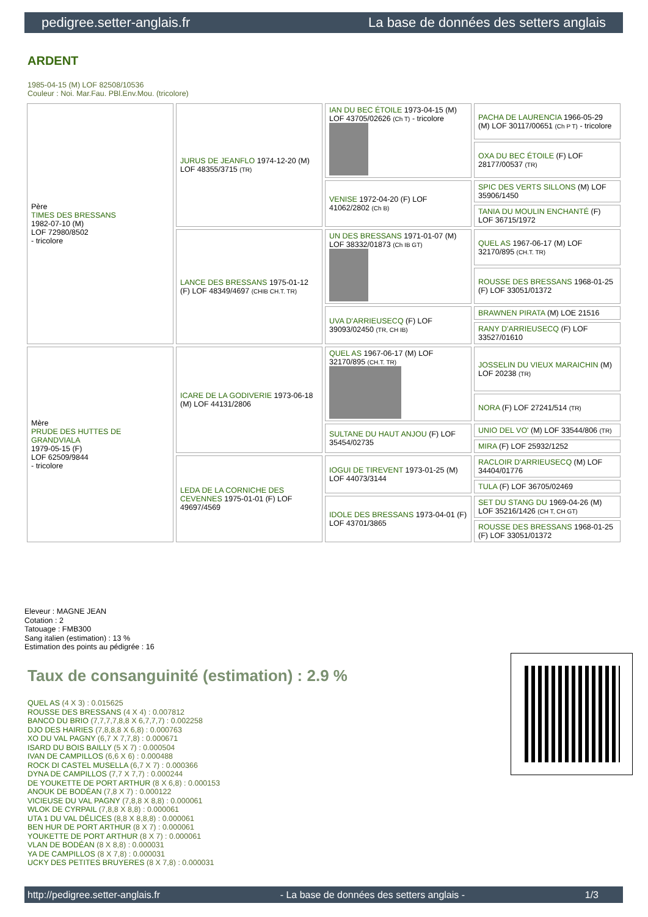pedigree.setter-anglais.fr La base de données des setters anglais
ARDENT
1985-04-15 (M) LOF 82508/10536
Couleur : Noi. Mar.Fau. PBl.Env.Mou. (tricolore)
| Père TIMES DES BRESSANS 1982-07-10 (M) LOF 72980/8502 - tricolore | JURUS DE JEANFLO 1974-12-20 (M) LOF 48355/3715 (TR) | IAN DU BEC ÉTOILE 1973-04-15 (M) LOF 43705/02626 (Ch T) - tricolore | PACHA DE LAURENCIA 1966-05-29 (M) LOF 30117/00651 (Ch P T) - tricolore |
| | | | OXA DU BEC ÉTOILE (F) LOF 28177/00537 (TR) |
| | | VENISE 1972-04-20 (F) LOF 41062/2802 (Ch B) | SPIC DES VERTS SILLONS (M) LOF 35906/1450 |
| | | | TANIA DU MOULIN ENCHANTÉ (F) LOF 36715/1972 |
| | LANCE DES BRESSANS 1975-01-12 (F) LOF 48349/4697 (CHIB CH.T. TR) | UN DES BRESSANS 1971-01-07 (M) LOF 38332/01873 (Ch IB GT) | QUEL AS 1967-06-17 (M) LOF 32170/895 (CH.T. TR) |
| | | | ROUSSE DES BRESSANS 1968-01-25 (F) LOF 33051/01372 |
| | | UVA D'ARRIEUSECQ (F) LOF 39093/02450 (TR, CH IB) | BRAWNEN PIRATA (M) LOE 21516 |
| | | | RANY D'ARRIEUSECQ (F) LOF 33527/01610 |
| Mère PRUDE DES HUTTES DE GRANDVIALA 1979-05-15 (F) LOF 62509/9844 - tricolore | ICARE DE LA GODIVERIE 1973-06-18 (M) LOF 44131/2806 | QUEL AS 1967-06-17 (M) LOF 32170/895 (CH.T. TR) | JOSSELIN DU VIEUX MARAICHIN (M) LOF 20238 (TR) |
| | | | NORA (F) LOF 27241/514 (TR) |
| | | SULTANE DU HAUT ANJOU (F) LOF 35454/02735 | UNIO DEL VO' (M) LOF 33544/806 (TR) |
| | | | MIRA (F) LOF 25932/1252 |
| | LEDA DE LA CORNICHE DES CEVENNES 1975-01-01 (F) LOF 49697/4569 | IOGUI DE TIREVENT 1973-01-25 (M) LOF 44073/3144 | RACLOIR D'ARRIEUSECQ (M) LOF 34404/01776 |
| | | | TULA (F) LOF 36705/02469 |
| | | IDOLE DES BRESSANS 1973-04-01 (F) LOF 43701/3865 | SET DU STANG DU 1969-04-26 (M) LOF 35216/1426 (CH T, CH GT) |
| | | | ROUSSE DES BRESSANS 1968-01-25 (F) LOF 33051/01372 |
Eleveur : MAGNE JEAN
Cotation : 2
Tatouage : FMB300
Sang italien (estimation) : 13 %
Estimation des points au pédigrée : 16
Taux de consanguinité (estimation) : 2.9 %
QUEL AS (4 X 3) : 0.015625
ROUSSE DES BRESSANS (4 X 4) : 0.007812
BANCO DU BRIO (7,7,7,7,8,8 X 6,7,7,7) : 0.002258
DJO DES HAIRIES (7,8,8,8 X 6,8) : 0.000763
XO DU VAL PAGNY (6,7 X 7,7,8) : 0.000671
ISARD DU BOIS BAILLY (5 X 7) : 0.000504
IVAN DE CAMPILLOS (6,6 X 6) : 0.000488
ROCK DI CASTEL MUSELLA (6,7 X 7) : 0.000366
DYNA DE CAMPILLOS (7,7 X 7,7) : 0.000244
DE YOUKETTE DE PORT ARTHUR (8 X 6,8) : 0.000153
ANOUK DE BODÉAN (7,8 X 7) : 0.000122
VICIEUSE DU VAL PAGNY (7,8,8 X 8,8) : 0.000061
WLOK DE CYRPAIL (7,8,8 X 8,8) : 0.000061
UTA 1 DU VAL DÉLICES (8,8 X 8,8,8) : 0.000061
BEN HUR DE PORT ARTHUR (8 X 7) : 0.000061
YOUKETTE DE PORT ARTHUR (8 X 7) : 0.000061
VLAN DE BODÉAN (8 X 8,8) : 0.000031
YA DE CAMPILLOS (8 X 7,8) : 0.000031
UCKY DES PETITES BRUYERES (8 X 7,8) : 0.000031
http://pedigree.setter-anglais.fr - La base de données des setters anglais - 1/3